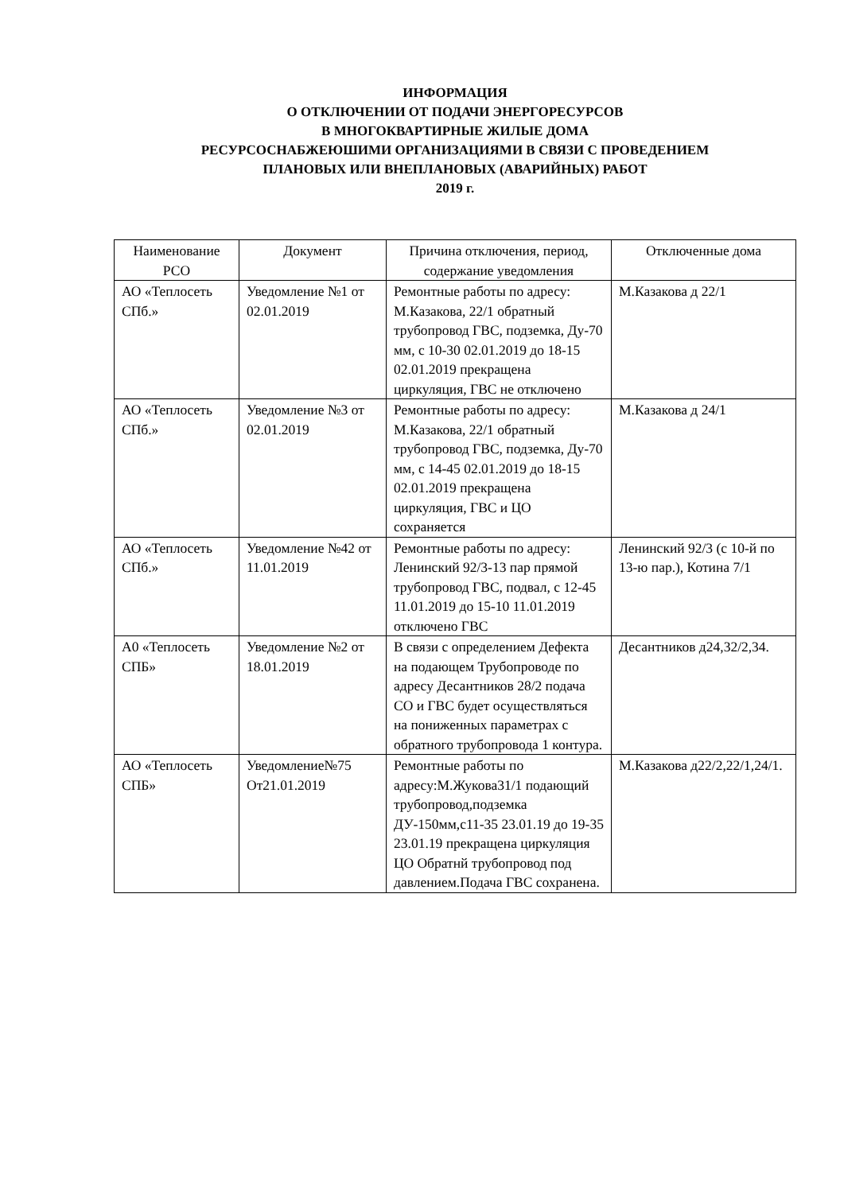ИНФОРМАЦИЯ
О ОТКЛЮЧЕНИИ ОТ ПОДАЧИ ЭНЕРГОРЕСУРСОВ
В МНОГОКВАРТИРНЫЕ ЖИЛЫЕ ДОМА
РЕСУРСОСНАБЖЕЮШИМИ ОРГАНИЗАЦИЯМИ В СВЯЗИ С ПРОВЕДЕНИЕМ
ПЛАНОВЫХ ИЛИ ВНЕПЛАНОВЫХ (АВАРИЙНЫХ) РАБОТ
2019 г.
| Наименование РСО | Документ | Причина отключения, период, содержание уведомления | Отключенные дома |
| --- | --- | --- | --- |
| АО «Теплосеть СПб.» | Уведомление №1 от 02.01.2019 | Ремонтные работы по адресу: М.Казакова, 22/1 обратный трубопровод ГВС, подземка, Ду-70 мм, с 10-30 02.01.2019 до 18-15 02.01.2019 прекращена циркуляция, ГВС не отключено | М.Казакова д 22/1 |
| АО «Теплосеть СПб.» | Уведомление №3 от 02.01.2019 | Ремонтные работы по адресу: М.Казакова, 22/1 обратный трубопровод ГВС, подземка, Ду-70 мм, с 14-45 02.01.2019 до 18-15 02.01.2019 прекращена циркуляция, ГВС и ЦО сохраняется | М.Казакова д 24/1 |
| АО «Теплосеть СПб.» | Уведомление №42 от 11.01.2019 | Ремонтные работы по адресу: Ленинский 92/3-13 пар прямой трубопровод ГВС, подвал, с 12-45 11.01.2019 до 15-10 11.01.2019 отключено ГВС | Ленинский 92/3 (с 10-й по 13-ю пар.), Котина 7/1 |
| А0 «Теплосеть СПБ» | Уведомление №2 от 18.01.2019 | В связи с определением Дефекта на подающем Трубопроводе по адресу Десантников 28/2 подача СО и ГВС будет осуществляться на пониженных параметрах с обратного трубопровода 1 контура. | Десантников д24,32/2,34. |
| АО «Теплосеть СПБ» | Уведомление№75 От21.01.2019 | Ремонтные работы по адресу:М.Жукова31/1 подающий трубопровод,подземка ДУ-150мм,с11-35 23.01.19 до 19-35 23.01.19 прекращена циркуляция ЦО Обратнй трубопровод под давлением.Подача ГВС сохранена. | М.Казакова д22/2,22/1,24/1. |